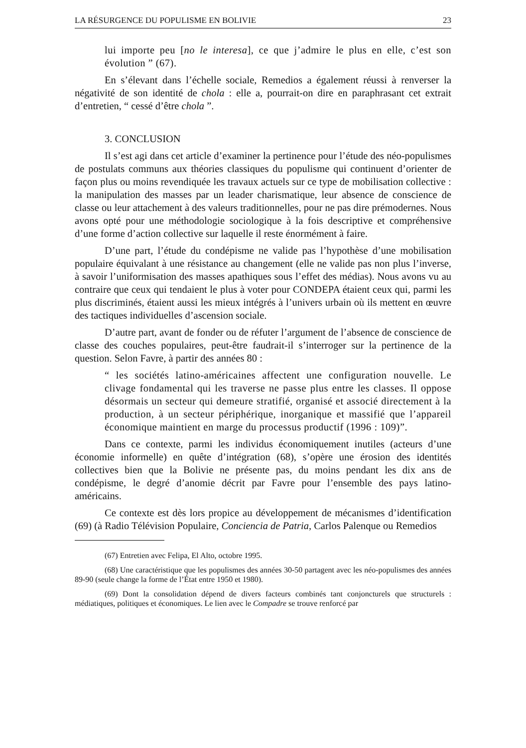LA RÉSURGENCE DU POPULISME EN BOLIVIE 23
lui importe peu [no le interesa], ce que j’admire le plus en elle, c’est son évolution ” (67).
En s’élevant dans l’échelle sociale, Remedios a également réussi à renverser la négativité de son identité de chola : elle a, pourrait-on dire en paraphrasant cet extrait d’entretien, “ cessé d’être chola ”.
3. CONCLUSION
Il s’est agi dans cet article d’examiner la pertinence pour l’étude des néo-populismes de postulats communs aux théories classiques du populisme qui continuent d’orienter de façon plus ou moins revendiquée les travaux actuels sur ce type de mobilisation collective : la manipulation des masses par un leader charismatique, leur absence de conscience de classe ou leur attachement à des valeurs traditionnelles, pour ne pas dire prémodernes. Nous avons opté pour une méthodologie sociologique à la fois descriptive et compréhensive d’une forme d’action collective sur laquelle il reste énormément à faire.
D’une part, l’étude du condépisme ne valide pas l’hypothèse d’une mobilisation populaire équivalant à une résistance au changement (elle ne valide pas non plus l’inverse, à savoir l’uniformisation des masses apathiques sous l’effet des médias). Nous avons vu au contraire que ceux qui tendaient le plus à voter pour CONDEPA étaient ceux qui, parmi les plus discriminés, étaient aussi les mieux intégrés à l’univers urbain où ils mettent en œuvre des tactiques individuelles d’ascension sociale.
D’autre part, avant de fonder ou de réfuter l’argument de l’absence de conscience de classe des couches populaires, peut-être faudrait-il s’interroger sur la pertinence de la question. Selon Favre, à partir des années 80 :
“ les sociétés latino-américaines affectent une configuration nouvelle. Le clivage fondamental qui les traverse ne passe plus entre les classes. Il oppose désormais un secteur qui demeure stratifié, organisé et associé directement à la production, à un secteur périphérique, inorganique et massifié que l’appareil économique maintient en marge du processus productif (1996 : 109)”.
Dans ce contexte, parmi les individus économiquement inutiles (acteurs d’une économie informelle) en quête d’intégration (68), s’opère une érosion des identités collectives bien que la Bolivie ne présente pas, du moins pendant les dix ans de condépisme, le degré d’anomie décrit par Favre pour l’ensemble des pays latino-américains.
Ce contexte est dès lors propice au développement de mécanismes d’identification (69) (à Radio Télévision Populaire, Conciencia de Patria, Carlos Palenque ou Remedios
(67) Entretien avec Felipa, El Alto, octobre 1995.
(68) Une caractéristique que les populismes des années 30-50 partagent avec les néo-populismes des années 89-90 (seule change la forme de l’État entre 1950 et 1980).
(69) Dont la consolidation dépend de divers facteurs combinés tant conjoncturels que structurels : médiatiques, politiques et économiques. Le lien avec le Compadre se trouve renforcé par